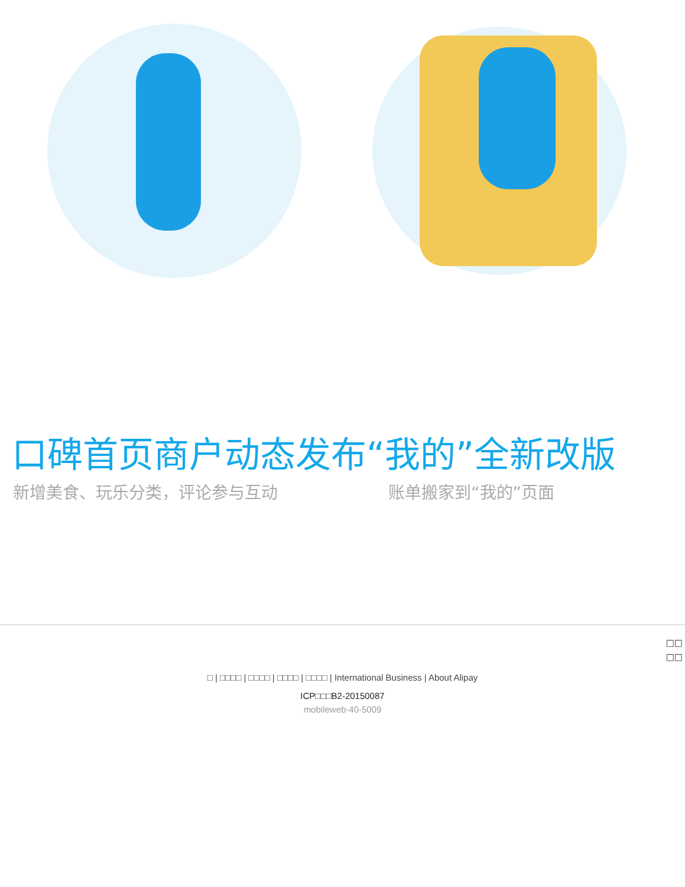口碑首页商户动态发布“我的”全新改版
新增美食、玩乐分类，评论参与互动 账单搬家到“我的”页面
□□
□□
□ | □□□□ | □□□□ | □□□□ | □□□□ | International Business | About Alipay
ICP□□□B2-20150087
mobileweb-40-5009